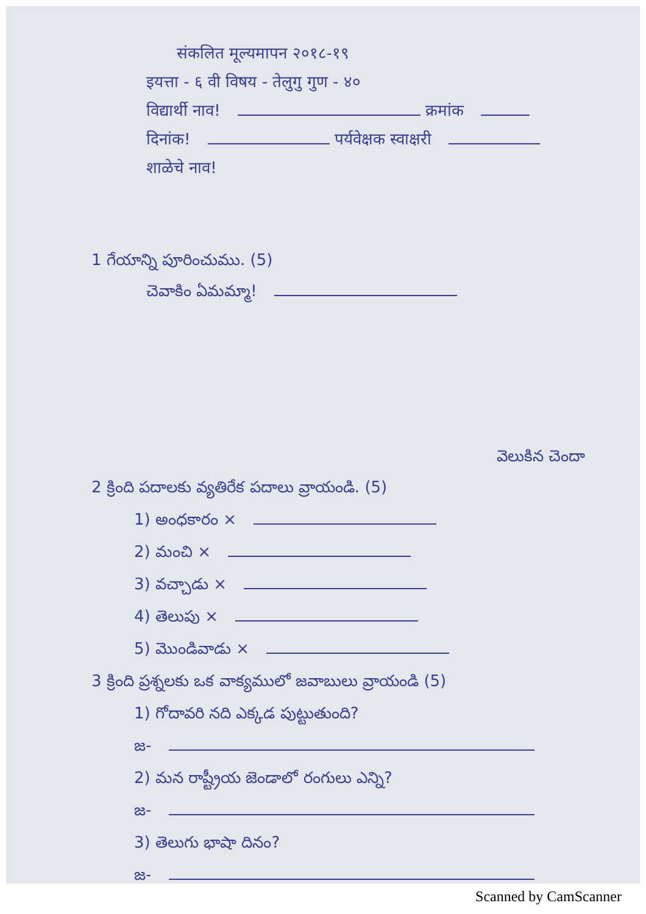संकलित मूल्यमापन २०१८-१९
इयत्ता - ६ वी विषय - तेलुगु गुण - ४०
विद्यार्थी नाव! क्रमांक
दिनांक! पर्यवेक्षक स्वाक्षरी
शाळेचे नाव!
1 గేయాన్ని పూరించుము. (5)
చెవాకిం ఏమమ్మా!
వెలుకిన చెందా
2 క్రింది పదాలకు వ్యతిరేక పదాలు వ్రాయండి. (5)
1) అంధకారం ×
2) మంచి ×
3) వచ్చాడు ×
4) తెలుపు ×
5) మొండివాడు ×
3 క్రింది ప్రశ్నలకు ఒక వాక్యములో జవాబులు వ్రాయండి (5)
1) గోదావరి నది ఎక్కడ పుట్టుతుంది?
జ-
2) మన రాష్ట్రీయ జెండాలో రంగులు ఎన్ని?
జ-
3) తెలుగు భాషా దినం?
జ-
Scanned by CamScanner